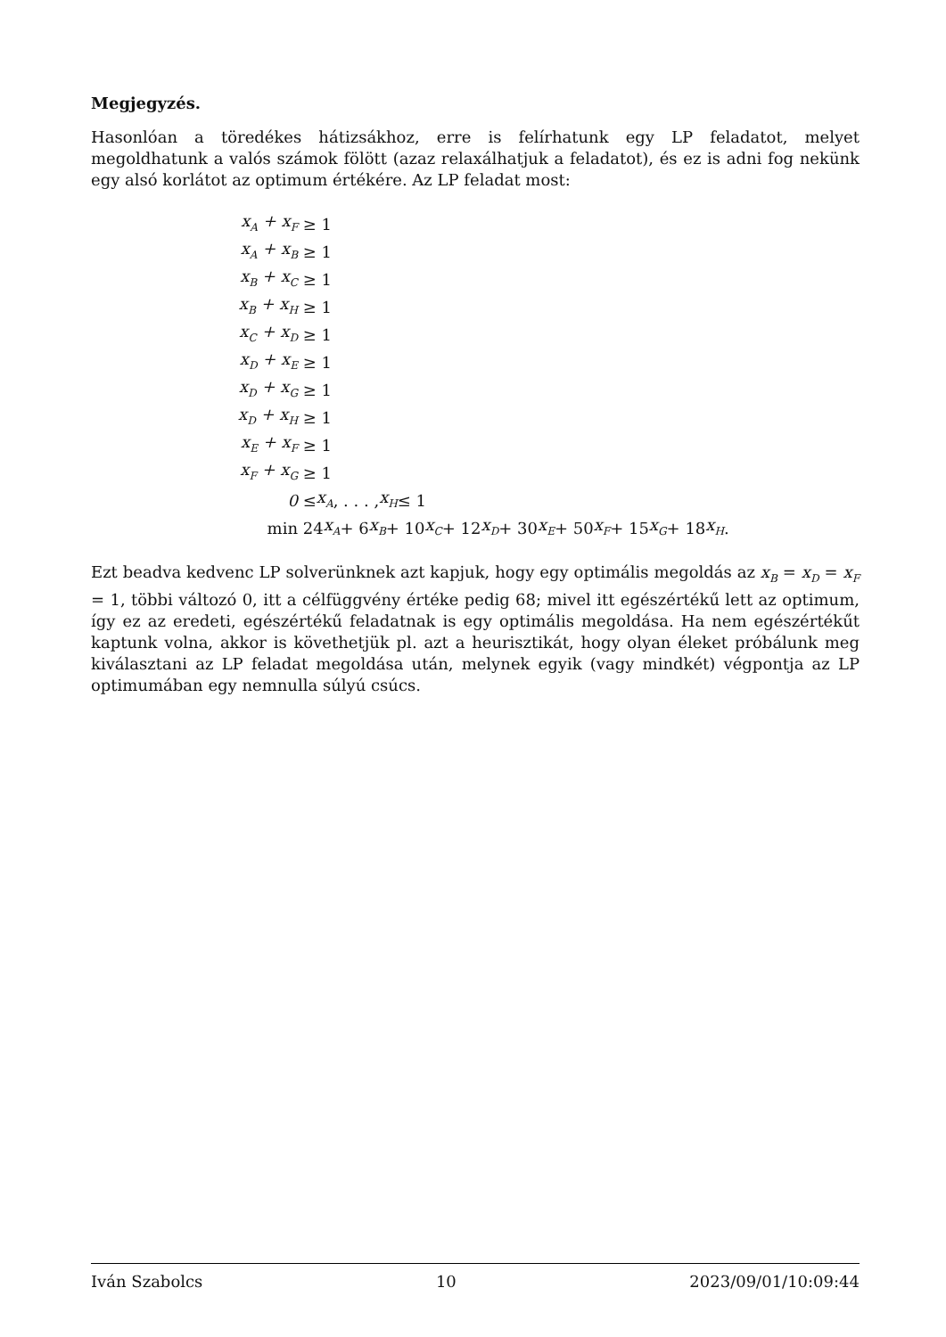Megjegyzés.
Hasonlóan a töredékes hátizsákhoz, erre is felírhatunk egy LP feladatot, melyet megoldhatunk a valós számok fölött (azaz relaxálhatjuk a feladatot), és ez is adni fog nekünk egy alsó korlátot az optimum értékére. Az LP feladat most:
x<sub>A</sub> + x<sub>F</sub> ≥ 1
x<sub>A</sub> + x<sub>B</sub> ≥ 1
x<sub>B</sub> + x<sub>C</sub> ≥ 1
x<sub>B</sub> + x<sub>H</sub> ≥ 1
x<sub>C</sub> + x<sub>D</sub> ≥ 1
x<sub>D</sub> + x<sub>E</sub> ≥ 1
x<sub>D</sub> + x<sub>G</sub> ≥ 1
x<sub>D</sub> + x<sub>H</sub> ≥ 1
x<sub>E</sub> + x<sub>F</sub> ≥ 1
x<sub>F</sub> + x<sub>G</sub> ≥ 1
0 ≤ x<sub>A</sub>, . . . , x<sub>H</sub> ≤ 1
min 24 x<sub>A</sub> + 6 x<sub>B</sub> + 10 x<sub>C</sub> + 12 x<sub>D</sub> + 30 x<sub>E</sub> + 50 x<sub>F</sub> + 15 x<sub>G</sub> + 18 x<sub>H</sub>.
Ezt beadva kedvenc LP solverünknek azt kapjuk, hogy egy optimális megoldás az x<sub>B</sub> = x<sub>D</sub> = x<sub>F</sub> = 1, többi változó 0, itt a célfüggvény értéke pedig 68; mivel itt egészértékű lett az optimum, így ez az eredeti, egészértékű feladatnak is egy optimális megoldása. Ha nem egészértékűt kaptunk volna, akkor is követhetjük pl. azt a heurisztikát, hogy olyan éleket próbálunk meg kiválasztani az LP feladat megoldása után, melynek egyik (vagy mindkét) végpontja az LP optimumában egy nemnulla súlyú csúcs.
Iván Szabolcs 10 2023/09/01/10:09:44